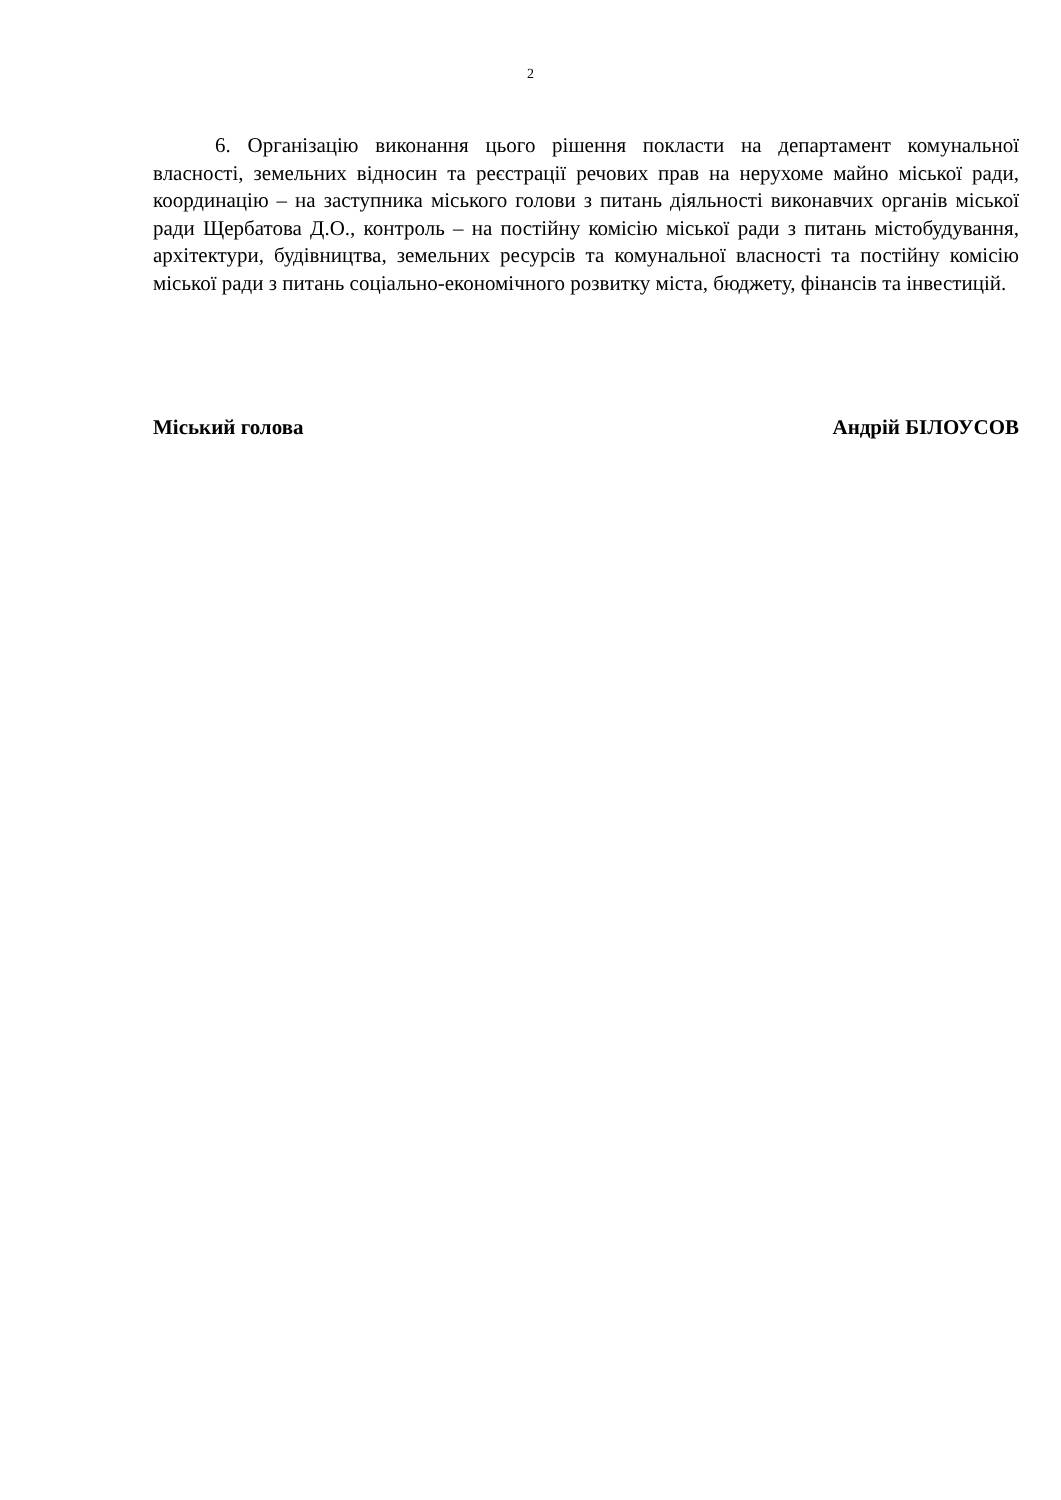2
6. Організацію виконання цього рішення покласти на департамент комунальної власності, земельних відносин та реєстрації речових прав на нерухоме майно міської ради, координацію – на заступника міського голови з питань діяльності виконавчих органів міської ради Щербатова Д.О., контроль – на постійну комісію міської ради з питань містобудування, архітектури, будівництва, земельних ресурсів та комунальної власності та постійну комісію міської ради з питань соціально-економічного розвитку міста, бюджету, фінансів та інвестицій.
Міський голова Андрій БІЛОУСОВ